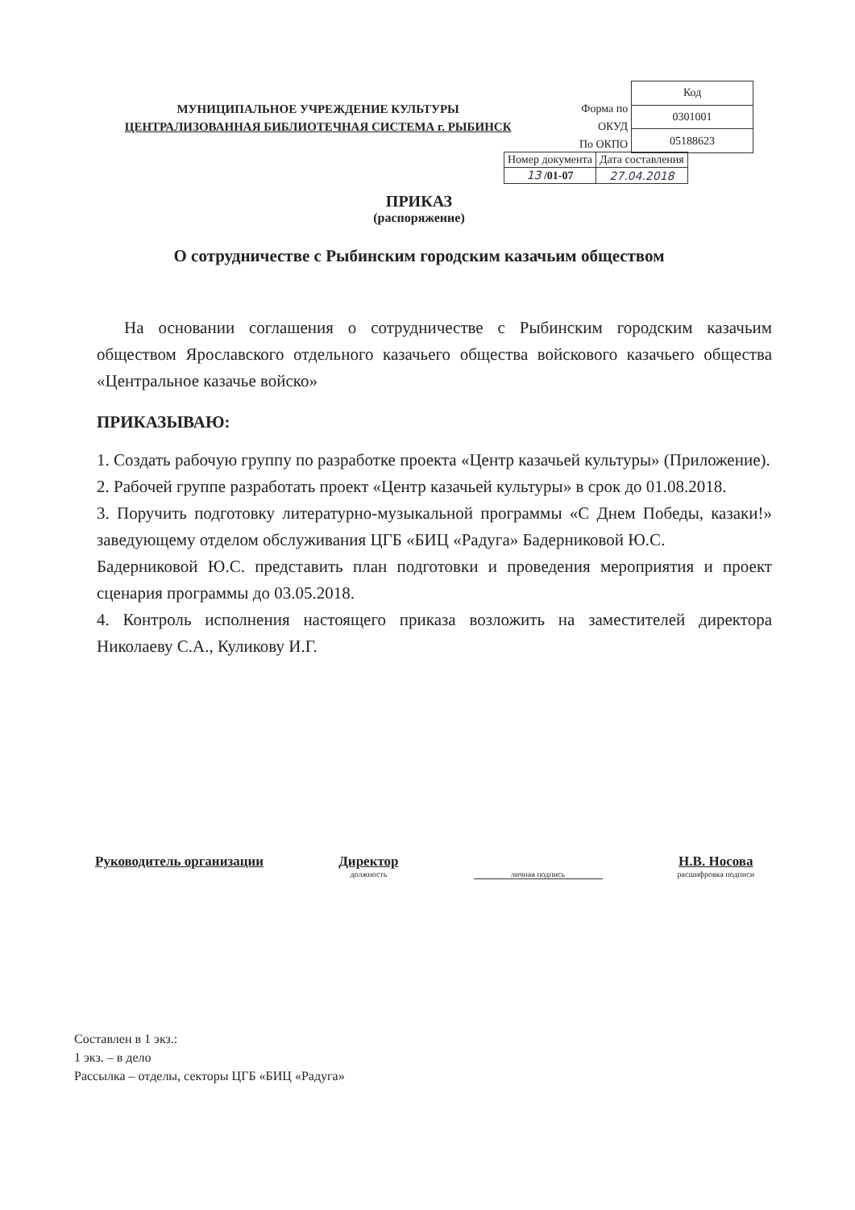МУНИЦИПАЛЬНОЕ УЧРЕЖДЕНИЕ КУЛЬТУРЫ
ЦЕНТРАЛИЗОВАННАЯ БИБЛИОТЕЧНАЯ СИСТЕМА г. РЫБИНСК
Форма по ОКУД
По ОКПО
| Код |
| 0301001 |
| 05188623 |
| Номер документа | Дата составления |
| 13 /01-07 | 27.04.2018 |
ПРИКАЗ
(распоряжение)
О сотрудничестве с Рыбинским городским казачьим обществом
На основании соглашения о сотрудничестве с Рыбинским городским казачьим обществом Ярославского отдельного казачьего общества войскового казачьего общества «Центральное казачье войско»
ПРИКАЗЫВАЮ:
1. Создать рабочую группу по разработке проекта «Центр казачьей культуры» (Приложение).
2. Рабочей группе разработать проект «Центр казачьей культуры» в срок до 01.08.2018.
3. Поручить подготовку литературно-музыкальной программы «С Днем Победы, казаки!» заведующему отделом обслуживания ЦГБ «БИЦ «Радуга» Бадерниковой Ю.С.
Бадерниковой Ю.С. представить план подготовки и проведения мероприятия и проект сценария программы до 03.05.2018.
4. Контроль исполнения настоящего приказа возложить на заместителей директора Николаеву С.А., Куликову И.Г.
Руководитель организации Директор
должность
личная подпись
Н.В. Носова
расшифровка подписи
Составлен в 1 экз.:
1 экз. – в дело
Рассылка – отделы, секторы ЦГБ «БИЦ «Радуга»